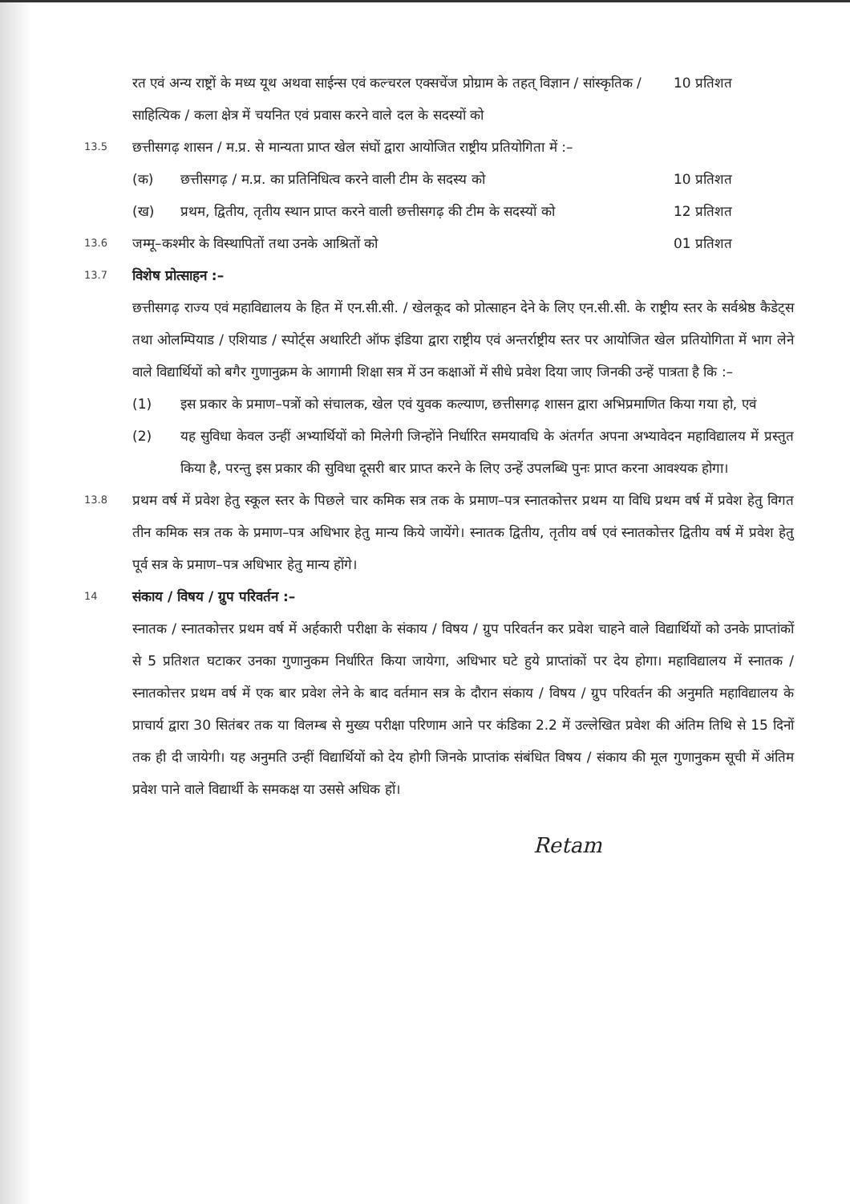रत एवं अन्य राष्ट्रों के मध्य यूथ अथवा साईन्स एवं कल्चरल एक्सचेंज प्रोग्राम के तहत् विज्ञान / सांस्कृतिक / साहित्यिक / कला क्षेत्र में चयनित एवं प्रवास करने वाले दल के सदस्यों को
10 प्रतिशत
13.5
छत्तीसगढ़ शासन / म.प्र. से मान्यता प्राप्त खेल संघों द्वारा आयोजित राष्ट्रीय प्रतियोगिता में :–
(क) छत्तीसगढ़ / म.प्र. का प्रतिनिधित्व करने वाली टीम के सदस्य को
10 प्रतिशत
(ख) प्रथम, द्वितीय, तृतीय स्थान प्राप्त करने वाली छत्तीसगढ़ की टीम के सदस्यों को
12 प्रतिशत
13.6
जम्मू–कश्मीर के विस्थापितों तथा उनके आश्रितों को
01 प्रतिशत
13.7
विशेष प्रोत्साहन :–
छत्तीसगढ़ राज्य एवं महाविद्यालय के हित में एन.सी.सी. / खेलकूद को प्रोत्साहन देने के लिए एन.सी.सी. के राष्ट्रीय स्तर के सर्वश्रेष्ठ कैडेट्स तथा ओलम्पियाड / एशियाड / स्पोर्ट्स अथारिटी ऑफ इंडिया द्वारा राष्ट्रीय एवं अन्तर्राष्ट्रीय स्तर पर आयोजित खेल प्रतियोगिता में भाग लेने वाले विद्यार्थियों को बगैर गुणानुक्रम के आगामी शिक्षा सत्र में उन कक्षाओं में सीधे प्रवेश दिया जाए जिनकी उन्हें पात्रता है कि :–
(1) इस प्रकार के प्रमाण–पत्रों को संचालक, खेल एवं युवक कल्याण, छत्तीसगढ़ शासन द्वारा अभिप्रमाणित किया गया हो, एवं
(2) यह सुविधा केवल उन्हीं अभ्यार्थियों को मिलेगी जिन्होंने निर्धारित समयावधि के अंतर्गत अपना अभ्यावेदन महाविद्यालय में प्रस्तुत किया है, परन्तु इस प्रकार की सुविधा दूसरी बार प्राप्त करने के लिए उन्हें उपलब्धि पुनः प्राप्त करना आवश्यक होगा।
13.8
प्रथम वर्ष में प्रवेश हेतु स्कूल स्तर के पिछले चार कमिक सत्र तक के प्रमाण–पत्र स्नातकोत्तर प्रथम या विधि प्रथम वर्ष में प्रवेश हेतु विगत तीन कमिक सत्र तक के प्रमाण–पत्र अधिभार हेतु मान्य किये जायेंगे। स्नातक द्वितीय, तृतीय वर्ष एवं स्नातकोत्तर द्वितीय वर्ष में प्रवेश हेतु पूर्व सत्र के प्रमाण–पत्र अधिभार हेतु मान्य होंगे।
14
संकाय / विषय / ग्रुप परिवर्तन :–
स्नातक / स्नातकोत्तर प्रथम वर्ष में अर्हकारी परीक्षा के संकाय / विषय / ग्रुप परिवर्तन कर प्रवेश चाहने वाले विद्यार्थियों को उनके प्राप्तांकों से 5 प्रतिशत घटाकर उनका गुणानुकम निर्धारित किया जायेगा, अधिभार घटे हुये प्राप्तांकों पर देय होगा। महाविद्यालय में स्नातक / स्नातकोत्तर प्रथम वर्ष में एक बार प्रवेश लेने के बाद वर्तमान सत्र के दौरान संकाय / विषय / ग्रुप परिवर्तन की अनुमति महाविद्यालय के प्राचार्य द्वारा 30 सितंबर तक या विलम्ब से मुख्य परीक्षा परिणाम आने पर कंडिका 2.2 में उल्लेखित प्रवेश की अंतिम तिथि से 15 दिनों तक ही दी जायेगी। यह अनुमति उन्हीं विद्यार्थियों को देय होगी जिनके प्राप्तांक संबंधित विषय / संकाय की मूल गुणानुकम सूची में अंतिम प्रवेश पाने वाले विद्यार्थी के समकक्ष या उससे अधिक हों।
Retam